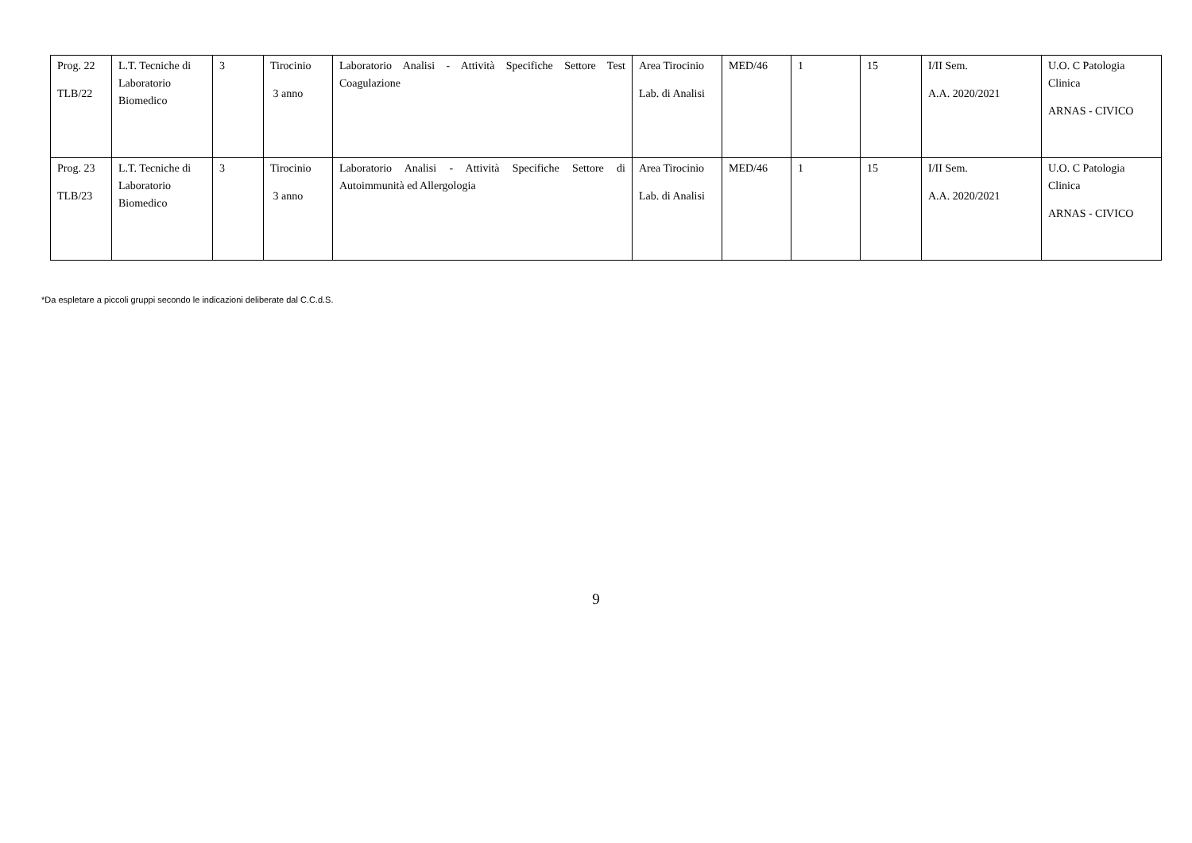| Prog. 22 TLB/22 | L.T. Tecniche di Laboratorio Biomedico | 3 | Tirocinio 3 anno | Laboratorio Analisi - Attività Specifiche Settore Test Coagulazione | Area Tirocinio Lab. di Analisi | MED/46 | 1 | 15 | I/II Sem. A.A. 2020/2021 | U.O. C Patologia Clinica ARNAS - CIVICO |
| Prog. 23 TLB/23 | L.T. Tecniche di Laboratorio Biomedico | 3 | Tirocinio 3 anno | Laboratorio Analisi - Attività Specifiche Settore di Autoimmunità ed Allergologia | Area Tirocinio Lab. di Analisi | MED/46 | 1 | 15 | I/II Sem. A.A. 2020/2021 | U.O. C Patologia Clinica ARNAS - CIVICO |
*Da espletare a piccoli gruppi secondo le indicazioni deliberate dal C.C.d.S.
9